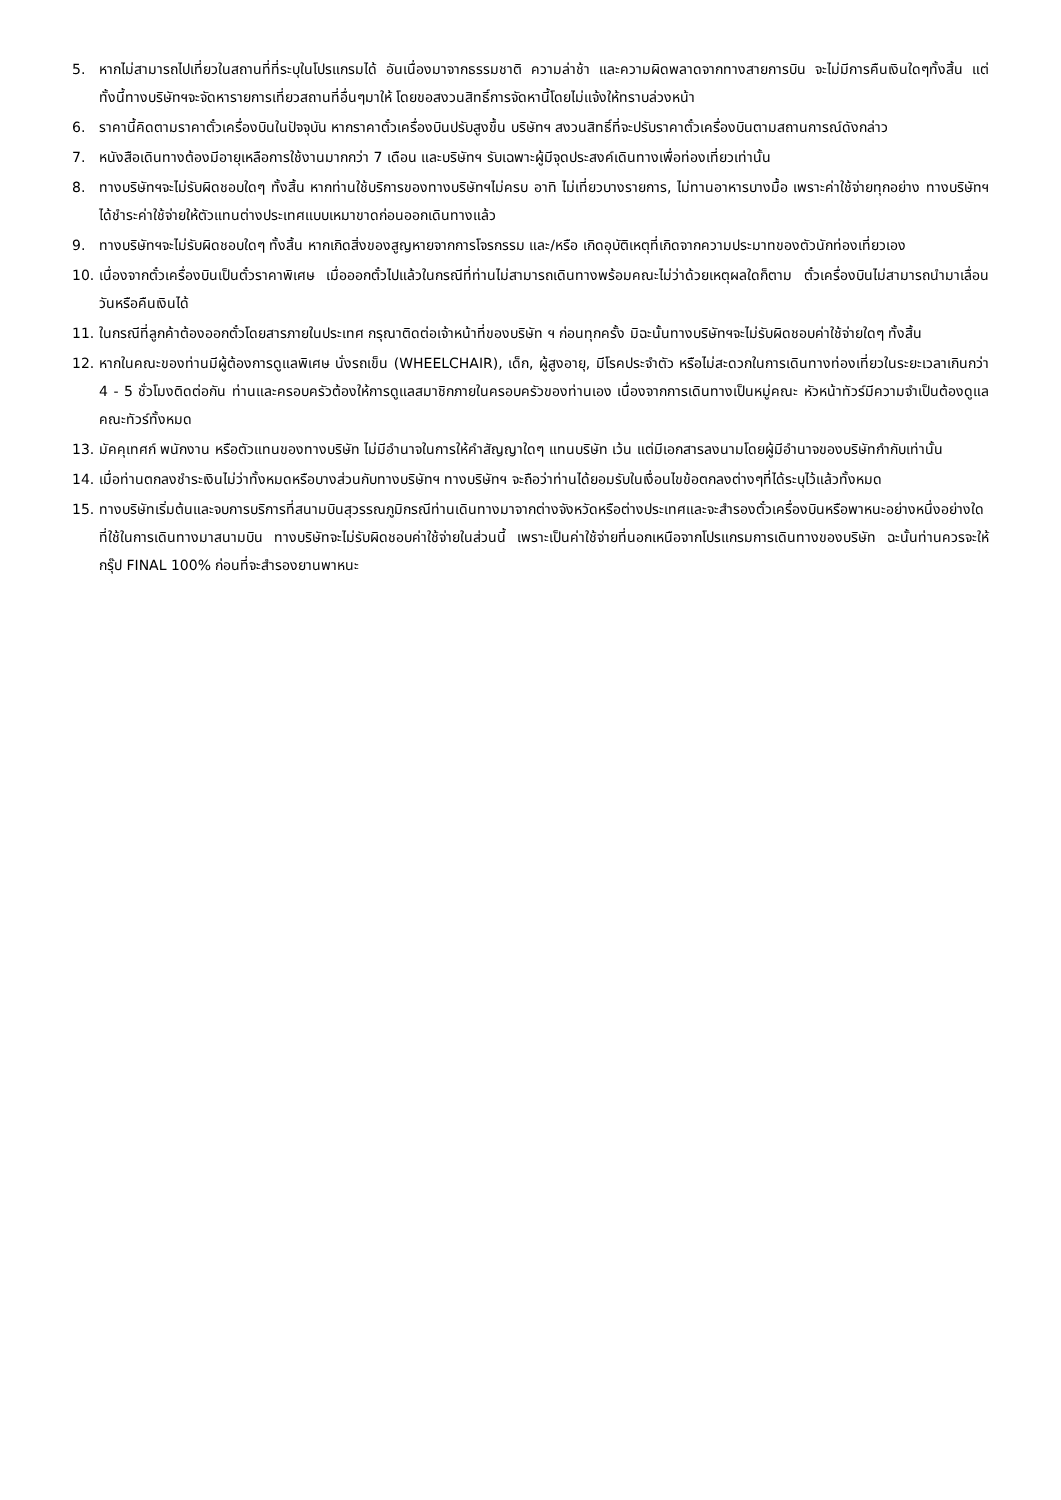5. หากไม่สามารถไปเที่ยวในสถานที่ที่ระบุในโปรแกรมได้ อันเนื่องมาจากธรรมชาติ ความล่าช้า และความผิดพลาดจากทางสายการบิน จะไม่มีการคืนเงินใดๆทั้งสิ้น แต่ทั้งนี้ทางบริษัทฯจะจัดหารายการเที่ยวสถานที่อื่นๆมาให้ โดยขอสงวนสิทธิ์การจัดหานี้โดยไม่แจ้งให้ทราบล่วงหน้า
6. ราคานี้คิดตามราคาตั๋วเครื่องบินในปัจจุบัน หากราคาตั๋วเครื่องบินปรับสูงขึ้น บริษัทฯ สงวนสิทธิ์ที่จะปรับราคาตั๋วเครื่องบินตามสถานการณ์ดังกล่าว
7. หนังสือเดินทางต้องมีอายุเหลือการใช้งานมากกว่า 7 เดือน และบริษัทฯ รับเฉพาะผู้มีจุดประสงค์เดินทางเพื่อท่องเที่ยวเท่านั้น
8. ทางบริษัทฯจะไม่รับผิดชอบใดๆ ทั้งสิ้น หากท่านใช้บริการของทางบริษัทฯไม่ครบ อาทิ ไม่เที่ยวบางรายการ, ไม่ทานอาหารบางมื้อ เพราะค่าใช้จ่ายทุกอย่าง ทางบริษัทฯได้ชำระค่าใช้จ่ายให้ตัวแทนต่างประเทศแบบเหมาขาดก่อนออกเดินทางแล้ว
9. ทางบริษัทฯจะไม่รับผิดชอบใดๆ ทั้งสิ้น หากเกิดสิ่งของสูญหายจากการโจรกรรม และ/หรือ เกิดอุบัติเหตุที่เกิดจากความประมาทของตัวนักท่องเที่ยวเอง
10. เนื่องจากตั๋วเครื่องบินเป็นตั๋วราคาพิเศษ เมื่อออกตั๋วไปแล้วในกรณีที่ท่านไม่สามารถเดินทางพร้อมคณะไม่ว่าด้วยเหตุผลใดก็ตาม ตั๋วเครื่องบินไม่สามารถนำมาเลื่อนวันหรือคืนเงินได้
11. ในกรณีที่ลูกค้าต้องออกตั๋วโดยสารภายในประเทศ กรุณาติดต่อเจ้าหน้าที่ของบริษัท ฯ ก่อนทุกครั้ง มิฉะนั้นทางบริษัทฯจะไม่รับผิดชอบค่าใช้จ่ายใดๆ ทั้งสิ้น
12. หากในคณะของท่านมีผู้ต้องการดูแลพิเศษ นั่งรถเข็น (WHEELCHAIR), เด็ก, ผู้สูงอายุ, มีโรคประจำตัว หรือไม่สะดวกในการเดินทางท่องเที่ยวในระยะเวลาเกินกว่า 4 - 5 ชั่วโมงติดต่อกัน ท่านและครอบครัวต้องให้การดูแลสมาชิกภายในครอบครัวของท่านเอง เนื่องจากการเดินทางเป็นหมู่คณะ หัวหน้าทัวร์มีความจำเป็นต้องดูแลคณะทัวร์ทั้งหมด
13. มัคคุเทศก์ พนักงาน หรือตัวแทนของทางบริษัท ไม่มีอำนาจในการให้คำสัญญาใดๆ แทนบริษัท เว้น แต่มีเอกสารลงนามโดยผู้มีอำนาจของบริษัทกำกับเท่านั้น
14. เมื่อท่านตกลงชำระเงินไม่ว่าทั้งหมดหรือบางส่วนกับทางบริษัทฯ ทางบริษัทฯ จะถือว่าท่านได้ยอมรับในเงื่อนไขข้อตกลงต่างๆที่ได้ระบุไว้แล้วทั้งหมด
15. ทางบริษัทเริ่มต้นและจบการบริการที่สนามบินสุวรรณภูมิกรณีท่านเดินทางมาจากต่างจังหวัดหรือต่างประเทศและจะสำรองตั๋วเครื่องบินหรือพาหนะอย่างหนึ่งอย่างใดที่ใช้ในการเดินทางมาสนามบิน ทางบริษัทจะไม่รับผิดชอบค่าใช้จ่ายในส่วนนี้ เพราะเป็นค่าใช้จ่ายที่นอกเหนือจากโปรแกรมการเดินทางของบริษัท ฉะนั้นท่านควรจะให้กรุ๊ป FINAL 100% ก่อนที่จะสำรองยานพาหนะ